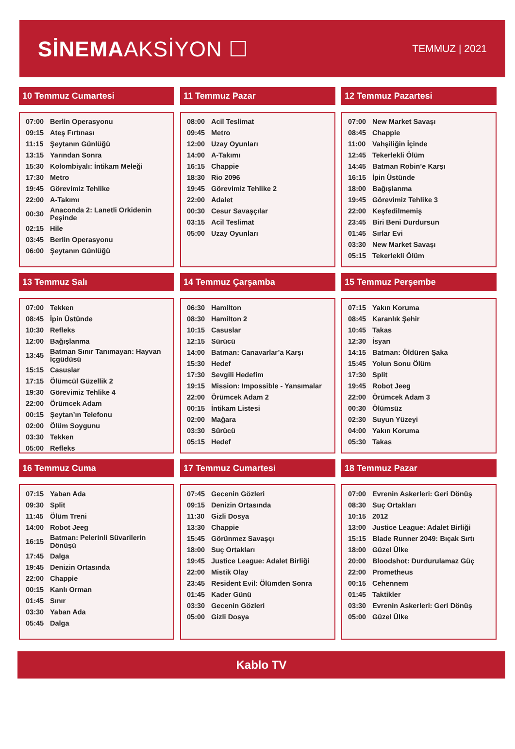SİNEMAAKSİYON ☐
TEMMUZ | 2021
10 Temmuz Cumartesi
| 07:00 | Berlin Operasyonu |
| 09:15 | Ateş Fırtınası |
| 11:15 | Şeytanın Günlüğü |
| 13:15 | Yarından Sonra |
| 15:30 | Kolombiyalı: İntikam Meleği |
| 17:30 | Metro |
| 19:45 | Görevimiz Tehlike |
| 22:00 | A-Takımı |
| 00:30 | Anaconda 2: Lanetli Orkidenin Peşinde |
| 02:15 | Hile |
| 03:45 | Berlin Operasyonu |
| 06:00 | Şeytanın Günlüğü |
11 Temmuz Pazar
| 08:00 | Acil Teslimat |
| 09:45 | Metro |
| 12:00 | Uzay Oyunları |
| 14:00 | A-Takımı |
| 16:15 | Chappie |
| 18:30 | Rio 2096 |
| 19:45 | Görevimiz Tehlike 2 |
| 22:00 | Adalet |
| 00:30 | Cesur Savaşçılar |
| 03:15 | Acil Teslimat |
| 05:00 | Uzay Oyunları |
12 Temmuz Pazartesi
| 07:00 | New Market Savaşı |
| 08:45 | Chappie |
| 11:00 | Vahşiliğin İçinde |
| 12:45 | Tekerlekli Ölüm |
| 14:45 | Batman Robin’e Karşı |
| 16:15 | İpin Üstünde |
| 18:00 | Bağışlanma |
| 19:45 | Görevimiz Tehlike 3 |
| 22:00 | Keşfedilmemiş |
| 23:45 | Biri Beni Durdursun |
| 01:45 | Sırlar Evi |
| 03:30 | New Market Savaşı |
| 05:15 | Tekerlekli Ölüm |
13 Temmuz Salı
| 07:00 | Tekken |
| 08:45 | İpin Üstünde |
| 10:30 | Refleks |
| 12:00 | Bağışlanma |
| 13:45 | Batman Sınır Tanımayan: Hayvan İçgüdüsü |
| 15:15 | Casuslar |
| 17:15 | Ölümcül Güzellik 2 |
| 19:30 | Görevimiz Tehlike 4 |
| 22:00 | Örümcek Adam |
| 00:15 | Şeytan’ın Telefonu |
| 02:00 | Ölüm Soygunu |
| 03:30 | Tekken |
| 05:00 | Refleks |
14 Temmuz Çarşamba
| 06:30 | Hamilton |
| 08:30 | Hamilton 2 |
| 10:15 | Casuslar |
| 12:15 | Sürücü |
| 14:00 | Batman: Canavarlar’a Karşı |
| 15:30 | Hedef |
| 17:30 | Sevgili Hedefim |
| 19:15 | Mission: Impossible - Yansımalar |
| 22:00 | Örümcek Adam 2 |
| 00:15 | İntikam Listesi |
| 02:00 | Mağara |
| 03:30 | Sürücü |
| 05:15 | Hedef |
15 Temmuz Perşembe
| 07:15 | Yakın Koruma |
| 08:45 | Karanlık Şehir |
| 10:45 | Takas |
| 12:30 | İsyan |
| 14:15 | Batman: Öldüren Şaka |
| 15:45 | Yolun Sonu Ölüm |
| 17:30 | Split |
| 19:45 | Robot Jeeg |
| 22:00 | Örümcek Adam 3 |
| 00:30 | Ölümsüz |
| 02:30 | Suyun Yüzeyi |
| 04:00 | Yakın Koruma |
| 05:30 | Takas |
16 Temmuz Cuma
| 07:15 | Yaban Ada |
| 09:30 | Split |
| 11:45 | Ölüm Treni |
| 14:00 | Robot Jeeg |
| 16:15 | Batman: Pelerinli Süvarilerin Dönüşü |
| 17:45 | Dalga |
| 19:45 | Denizin Ortasında |
| 22:00 | Chappie |
| 00:15 | Kanlı Orman |
| 01:45 | Sınır |
| 03:30 | Yaban Ada |
| 05:45 | Dalga |
17 Temmuz Cumartesi
| 07:45 | Gecenin Gözleri |
| 09:15 | Denizin Ortasında |
| 11:30 | Gizli Dosya |
| 13:30 | Chappie |
| 15:45 | Görünmez Savaşçı |
| 18:00 | Suç Ortakları |
| 19:45 | Justice League: Adalet Birliği |
| 22:00 | Mistik Olay |
| 23:45 | Resident Evil: Ölümden Sonra |
| 01:45 | Kader Günü |
| 03:30 | Gecenin Gözleri |
| 05:00 | Gizli Dosya |
18 Temmuz Pazar
| 07:00 | Evrenin Askerleri: Geri Dönüş |
| 08:30 | Suç Ortakları |
| 10:15 | 2012 |
| 13:00 | Justice League: Adalet Birliği |
| 15:15 | Blade Runner 2049: Bıçak Sırtı |
| 18:00 | Güzel Ülke |
| 20:00 | Bloodshot: Durdurulamaz Güç |
| 22:00 | Prometheus |
| 00:15 | Cehennem |
| 01:45 | Taktikler |
| 03:30 | Evrenin Askerleri: Geri Dönüş |
| 05:00 | Güzel Ülke |
Kablo TV